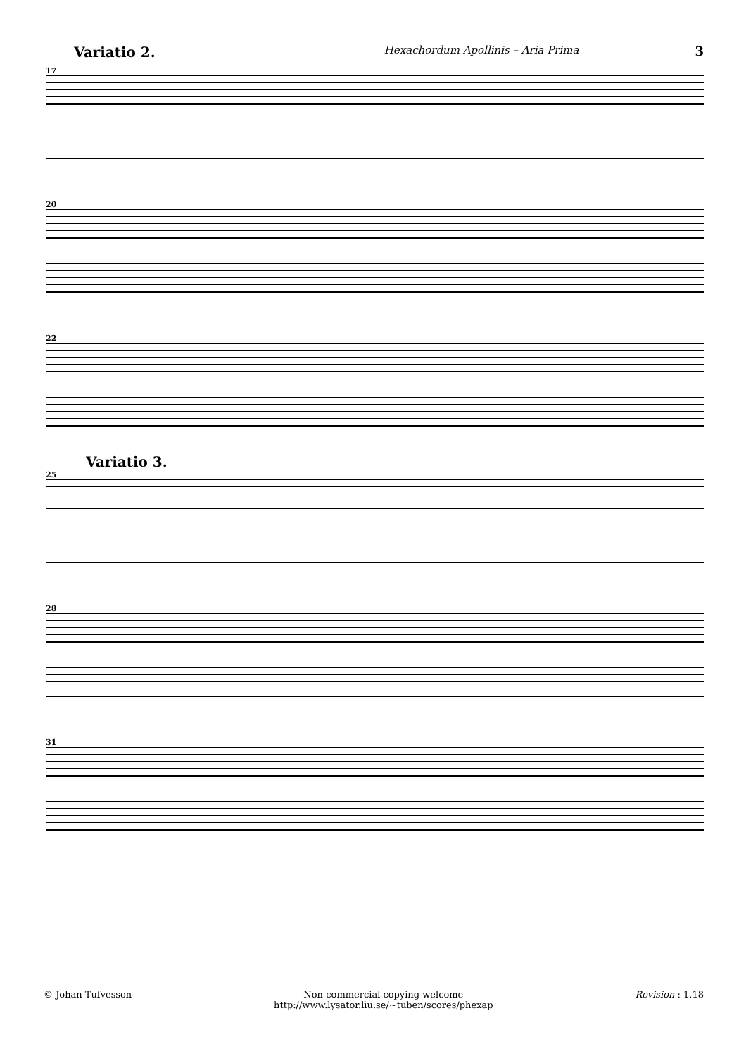Variatio 2. Hexachordum Apollinis – Aria Prima 3
17
20
22
Variatio 3.
25
28
31
© Johan Tufvesson Non-commercial copying welcome
http://www.lysator.liu.se/∼tuben/scores/phexap Revision : 1.18